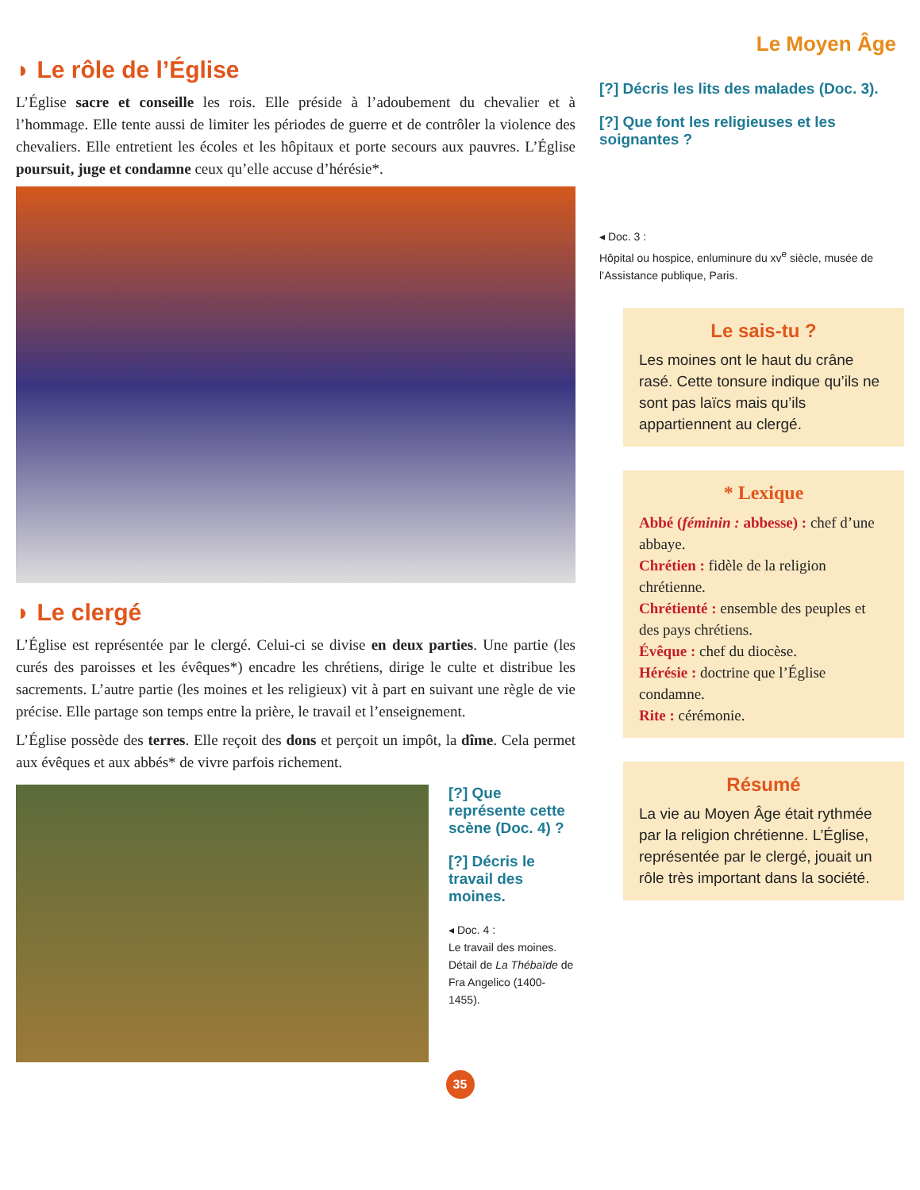Le Moyen Âge
◗ Le rôle de l’Église
L’Église sacre et conseille les rois. Elle préside à l’adoubement du chevalier et à l’hommage. Elle tente aussi de limiter les périodes de guerre et de contrôler la violence des chevaliers. Elle entretient les écoles et les hôpitaux et porte secours aux pauvres. L’Église poursuit, juge et condamne ceux qu’elle accuse d’hérésie*.
◗ Le clergé
L’Église est représentée par le clergé. Celui-ci se divise en deux parties. Une partie (les curés des paroisses et les évêques*) encadre les chrétiens, dirige le culte et distribue les sacrements. L’autre partie (les moines et les religieux) vit à part en suivant une règle de vie précise. Elle partage son temps entre la prière, le travail et l’enseignement.
L’Église possède des terres. Elle reçoit des dons et perçoit un impôt, la dîme. Cela permet aux évêques et aux abbés* de vivre parfois richement.
[?] Que représente cette scène (Doc. 4) ?
[?] Décris le travail des moines.
◂ Doc. 4 :
Le travail des moines. Détail de La Thébaïde de Fra Angelico (1400-1455).
[?] Décris les lits des malades (Doc. 3).
[?] Que font les religieuses et les soignantes ?
◂ Doc. 3 :
Hôpital ou hospice, enluminure du xv<sup>e</sup> siècle, musée de l’Assistance publique, Paris.
Le sais-tu ?
Les moines ont le haut du crâne rasé. Cette tonsure indique qu’ils ne sont pas laïcs mais qu’ils appartiennent au clergé.
* Lexique
Abbé (féminin : abbesse) : chef d’une abbaye.
Chrétien : fidèle de la religion chrétienne.
Chrétienté : ensemble des peuples et des pays chrétiens.
Évêque : chef du diocèse.
Hérésie : doctrine que l’Église condamne.
Rite : cérémonie.
Résumé
La vie au Moyen Âge était rythmée par la religion chrétienne. L’Église, représentée par le clergé, jouait un rôle très important dans la société.
35